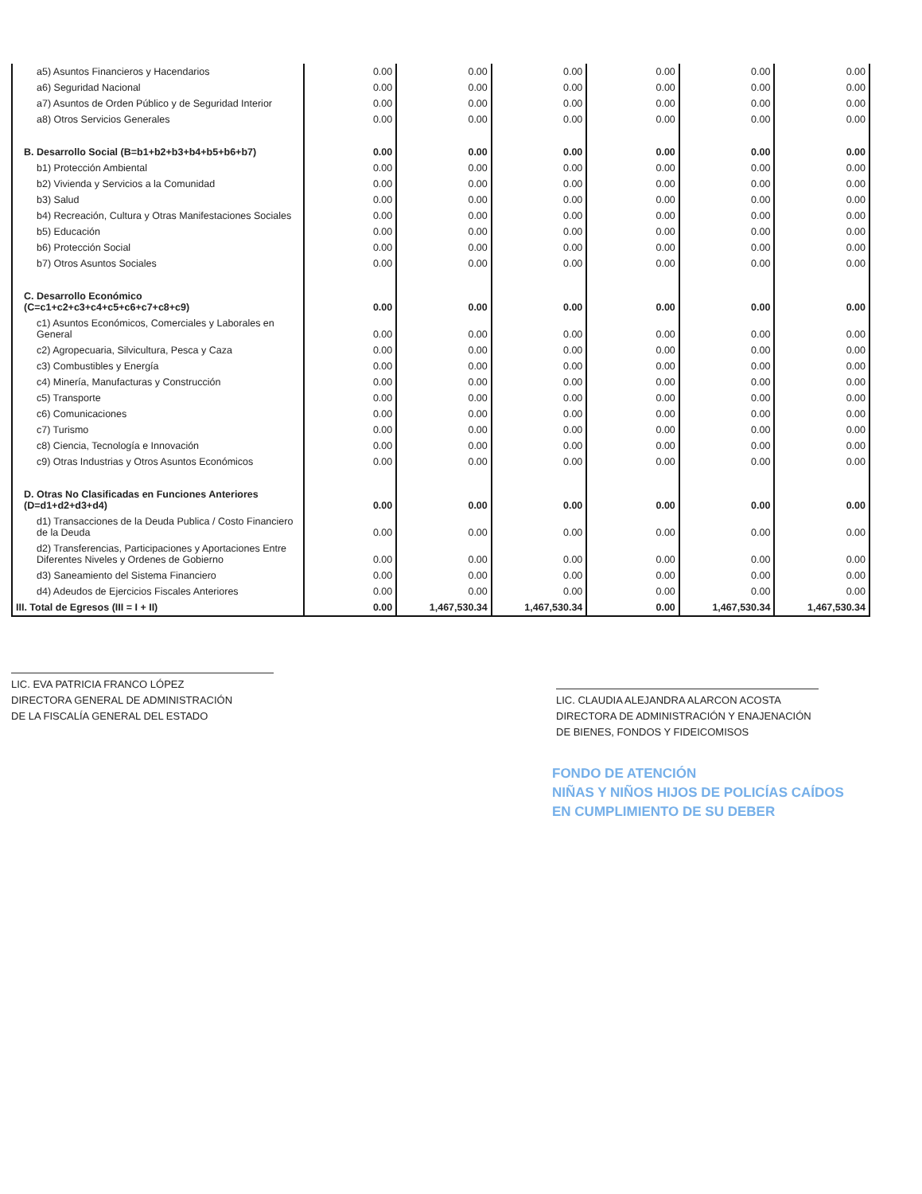| a5) Asuntos Financieros y Hacendarios | 0.00 | 0.00 | 0.00 | 0.00 | 0.00 | 0.00 |
| a6) Seguridad Nacional | 0.00 | 0.00 | 0.00 | 0.00 | 0.00 | 0.00 |
| a7) Asuntos de Orden Público y de Seguridad Interior | 0.00 | 0.00 | 0.00 | 0.00 | 0.00 | 0.00 |
| a8) Otros Servicios Generales | 0.00 | 0.00 | 0.00 | 0.00 | 0.00 | 0.00 |
| B. Desarrollo Social (B=b1+b2+b3+b4+b5+b6+b7) | 0.00 | 0.00 | 0.00 | 0.00 | 0.00 | 0.00 |
| b1) Protección Ambiental | 0.00 | 0.00 | 0.00 | 0.00 | 0.00 | 0.00 |
| b2) Vivienda y Servicios a la Comunidad | 0.00 | 0.00 | 0.00 | 0.00 | 0.00 | 0.00 |
| b3) Salud | 0.00 | 0.00 | 0.00 | 0.00 | 0.00 | 0.00 |
| b4) Recreación, Cultura y Otras Manifestaciones Sociales | 0.00 | 0.00 | 0.00 | 0.00 | 0.00 | 0.00 |
| b5) Educación | 0.00 | 0.00 | 0.00 | 0.00 | 0.00 | 0.00 |
| b6) Protección Social | 0.00 | 0.00 | 0.00 | 0.00 | 0.00 | 0.00 |
| b7) Otros Asuntos Sociales | 0.00 | 0.00 | 0.00 | 0.00 | 0.00 | 0.00 |
| C. Desarrollo Económico (C=c1+c2+c3+c4+c5+c6+c7+c8+c9) | 0.00 | 0.00 | 0.00 | 0.00 | 0.00 | 0.00 |
| c1) Asuntos Económicos, Comerciales y Laborales en General | 0.00 | 0.00 | 0.00 | 0.00 | 0.00 | 0.00 |
| c2) Agropecuaria, Silvicultura, Pesca y Caza | 0.00 | 0.00 | 0.00 | 0.00 | 0.00 | 0.00 |
| c3) Combustibles y Energía | 0.00 | 0.00 | 0.00 | 0.00 | 0.00 | 0.00 |
| c4) Minería, Manufacturas y Construcción | 0.00 | 0.00 | 0.00 | 0.00 | 0.00 | 0.00 |
| c5) Transporte | 0.00 | 0.00 | 0.00 | 0.00 | 0.00 | 0.00 |
| c6) Comunicaciones | 0.00 | 0.00 | 0.00 | 0.00 | 0.00 | 0.00 |
| c7) Turismo | 0.00 | 0.00 | 0.00 | 0.00 | 0.00 | 0.00 |
| c8) Ciencia, Tecnología e Innovación | 0.00 | 0.00 | 0.00 | 0.00 | 0.00 | 0.00 |
| c9) Otras Industrias y Otros Asuntos Económicos | 0.00 | 0.00 | 0.00 | 0.00 | 0.00 | 0.00 |
| D. Otras No Clasificadas en Funciones Anteriores (D=d1+d2+d3+d4) | 0.00 | 0.00 | 0.00 | 0.00 | 0.00 | 0.00 |
| d1) Transacciones de la Deuda Publica / Costo Financiero de la Deuda | 0.00 | 0.00 | 0.00 | 0.00 | 0.00 | 0.00 |
| d2) Transferencias, Participaciones y Aportaciones Entre Diferentes Niveles y Ordenes de Gobierno | 0.00 | 0.00 | 0.00 | 0.00 | 0.00 | 0.00 |
| d3) Saneamiento del Sistema Financiero | 0.00 | 0.00 | 0.00 | 0.00 | 0.00 | 0.00 |
| d4) Adeudos de Ejercicios Fiscales Anteriores | 0.00 | 0.00 | 0.00 | 0.00 | 0.00 | 0.00 |
| III. Total de Egresos (III = I + II) | 0.00 | 1,467,530.34 | 1,467,530.34 | 0.00 | 1,467,530.34 | 1,467,530.34 |
LIC. EVA PATRICIA FRANCO LÓPEZ
DIRECTORA GENERAL DE ADMINISTRACIÓN
DE LA FISCALÍA GENERAL DEL ESTADO
LIC. CLAUDIA ALEJANDRA ALARCON ACOSTA
DIRECTORA DE ADMINISTRACIÓN Y ENAJENACIÓN
DE BIENES, FONDOS Y FIDEICOMISOS
FONDO DE ATENCIÓN
NIÑAS Y NIÑOS HIJOS DE POLICÍAS CAÍDOS
EN CUMPLIMIENTO DE SU DEBER